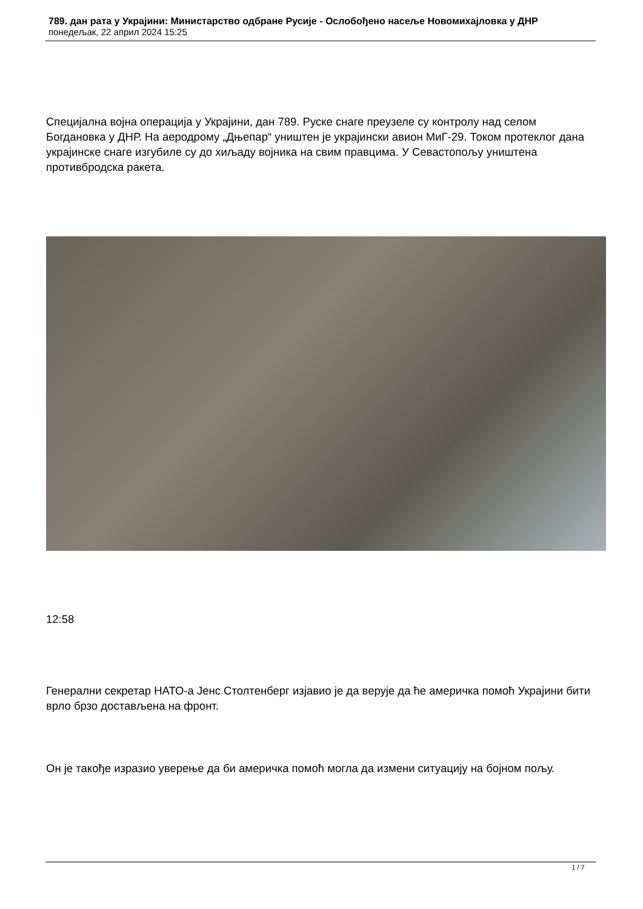789. дан рата у Украјини: Министарство одбране Русије - Ослобођено насеље Новомихајловка у ДНР
понедељак, 22 април 2024 15:25
Специјална војна операција у Украјини, дан 789. Руске снаге преузеле су контролу над селом Богдановка у ДНР. На аеродрому „Дњепар“ уништен је украјински авион МиГ-29. Током протеклог дана украјинске снаге изгубиле су до хиљаду војника на свим правцима. У Севастопољу уништена противбродска ракета.
12:58
Генерални секретар НАТО-а Јенс Столтенберг изјавио је да верује да ће америчка помоћ Украјини бити врло брзо достављена на фронт.
Он је такође изразио уверење да би америчка помоћ могла да измени ситуацију на бојном пољу.
1 / 7